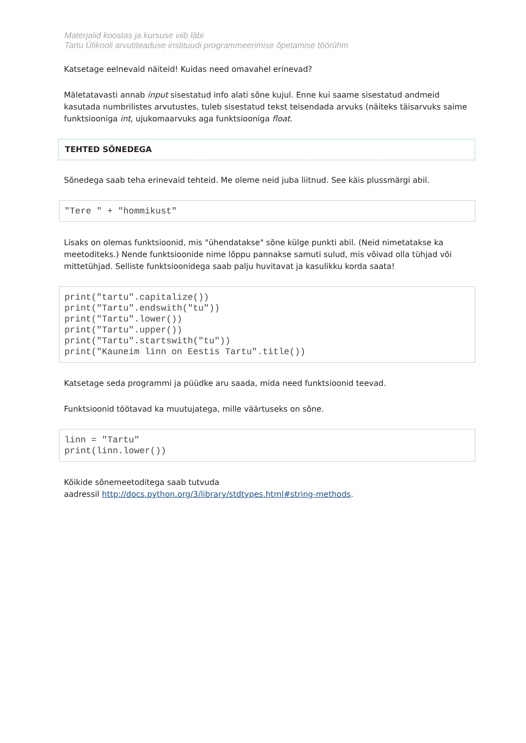Materjalid koostas ja kursuse viib läbi
Tartu Ülikooli arvutiteaduse instituudi programmeerimise õpetamise töörühm
Katsetage eelnevaid näiteid! Kuidas need omavahel erinevad?
Mäletatavasti annab input sisestatud info alati sõne kujul. Enne kui saame sisestatud andmeid kasutada numbrilistes arvutustes, tuleb sisestatud tekst teisendada arvuks (näiteks täisarvuks saime funktsiooniga int, ujukomaarvuks aga funktsiooniga float.
TEHTED SÕNEDEGA
Sõnedega saab teha erinevaid tehteid. Me oleme neid juba liitnud. See käis plussmärgi abil.
"Tere " + "hommikust"
Lisaks on olemas funktsioonid, mis "ühendatakse" sõne külge punkti abil. (Neid nimetatakse ka meetoditeks.) Nende funktsioonide nime lõppu pannakse samuti sulud, mis võivad olla tühjad või mittetühjad. Selliste funktsioonidega saab palju huvitavat ja kasulikku korda saata!
print("tartu".capitalize()) print("Tartu".endswith("tu")) print("Tartu".lower()) print("Tartu".upper()) print("Tartu".startswith("tu")) print("Kauneim linn on Eestis Tartu".title())
Katsetage seda programmi ja püüdke aru saada, mida need funktsioonid teevad.
Funktsioonid töötavad ka muutujatega, mille väärtuseks on sõne.
linn = "Tartu" print(linn.lower())
Kõikide sõnemeetoditega saab tutvuda
aadressil http://docs.python.org/3/library/stdtypes.html#string-methods.